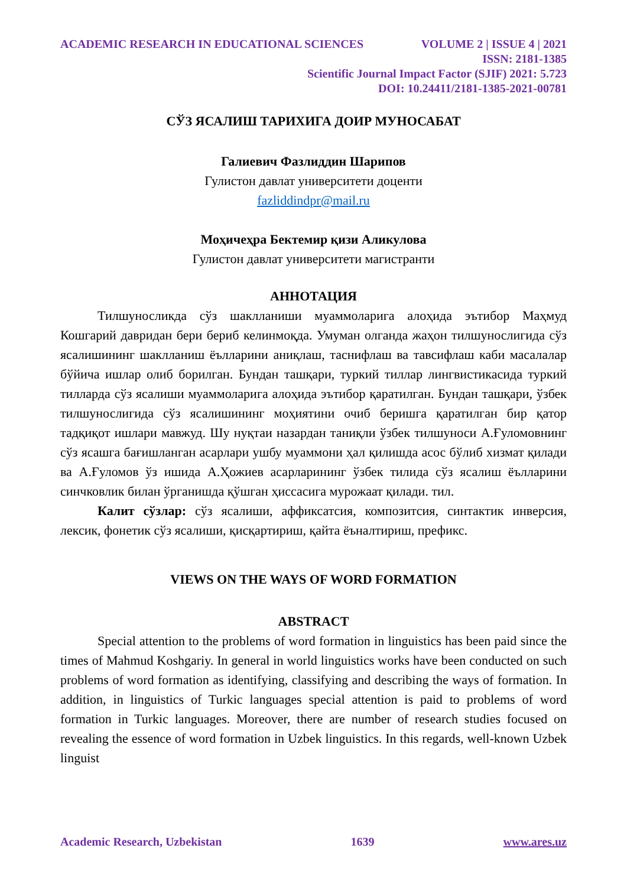ACADEMIC RESEARCH IN EDUCATIONAL SCIENCES VOLUME 2 | ISSUE 4 | 2021
ISSN: 2181-1385
Scientific Journal Impact Factor (SJIF) 2021: 5.723
DOI: 10.24411/2181-1385-2021-00781
СЎЗ ЯСАЛИШ ТАРИХИГА ДОИР МУНОСАБАТ
Галиевич Фазлиддин Шарипов
Гулистон давлат университети доценти
fazliddindpr@mail.ru
Моҳичеҳра Бектемир қизи Аликулова
Гулистон давлат университети магистранти
АННОТАЦИЯ
Тилшуносликда сўз шаклланиши муаммоларига алоҳида эътибор Маҳмуд Кошгарий давридан бери бериб келинмоқда. Умуман олганда жаҳон тилшунослигида сўз ясалишининг шаклланиш ёълларини аниқлаш, таснифлаш ва тавсифлаш каби масалалар бўйича ишлар олиб борилган. Бундан ташқари, туркий тиллар лингвистикасида туркий тилларда сўз ясалиши муаммоларига алоҳида эътибор қаратилган. Бундан ташқари, ўзбек тилшунослигида сўз ясалишининг моҳиятини очиб беришга қаратилган бир қатор тадқиқот ишлари мавжуд. Шу нуқтаи назардан таниқли ўзбек тилшуноси А.Ғуломовнинг сўз ясашга бағишланган асарлари ушбу муаммони ҳал қилишда асос бўлиб хизмат қилади ва А.Ғуломов ўз ишида А.Ҳожиев асарларининг ўзбек тилида сўз ясалиш ёълларини синчковлик билан ўрганишда қўшган ҳиссасига мурожаат қилади. тил.
Калит сўзлар: сўз ясалиши, аффиксатсия, композитсия, синтактик инверсия, лексик, фонетик сўз ясалиши, қисқартириш, қайта ёъналтириш, префикс.
VIEWS ON THE WAYS OF WORD FORMATION
ABSTRACT
Special attention to the problems of word formation in linguistics has been paid since the times of Mahmud Koshgariy. In general in world linguistics works have been conducted on such problems of word formation as identifying, classifying and describing the ways of formation. In addition, in linguistics of Turkic languages special attention is paid to problems of word formation in Turkic languages. Moreover, there are number of research studies focused on revealing the essence of word formation in Uzbek linguistics. In this regards, well-known Uzbek linguist
Academic Research, Uzbekistan 1639 www.ares.uz